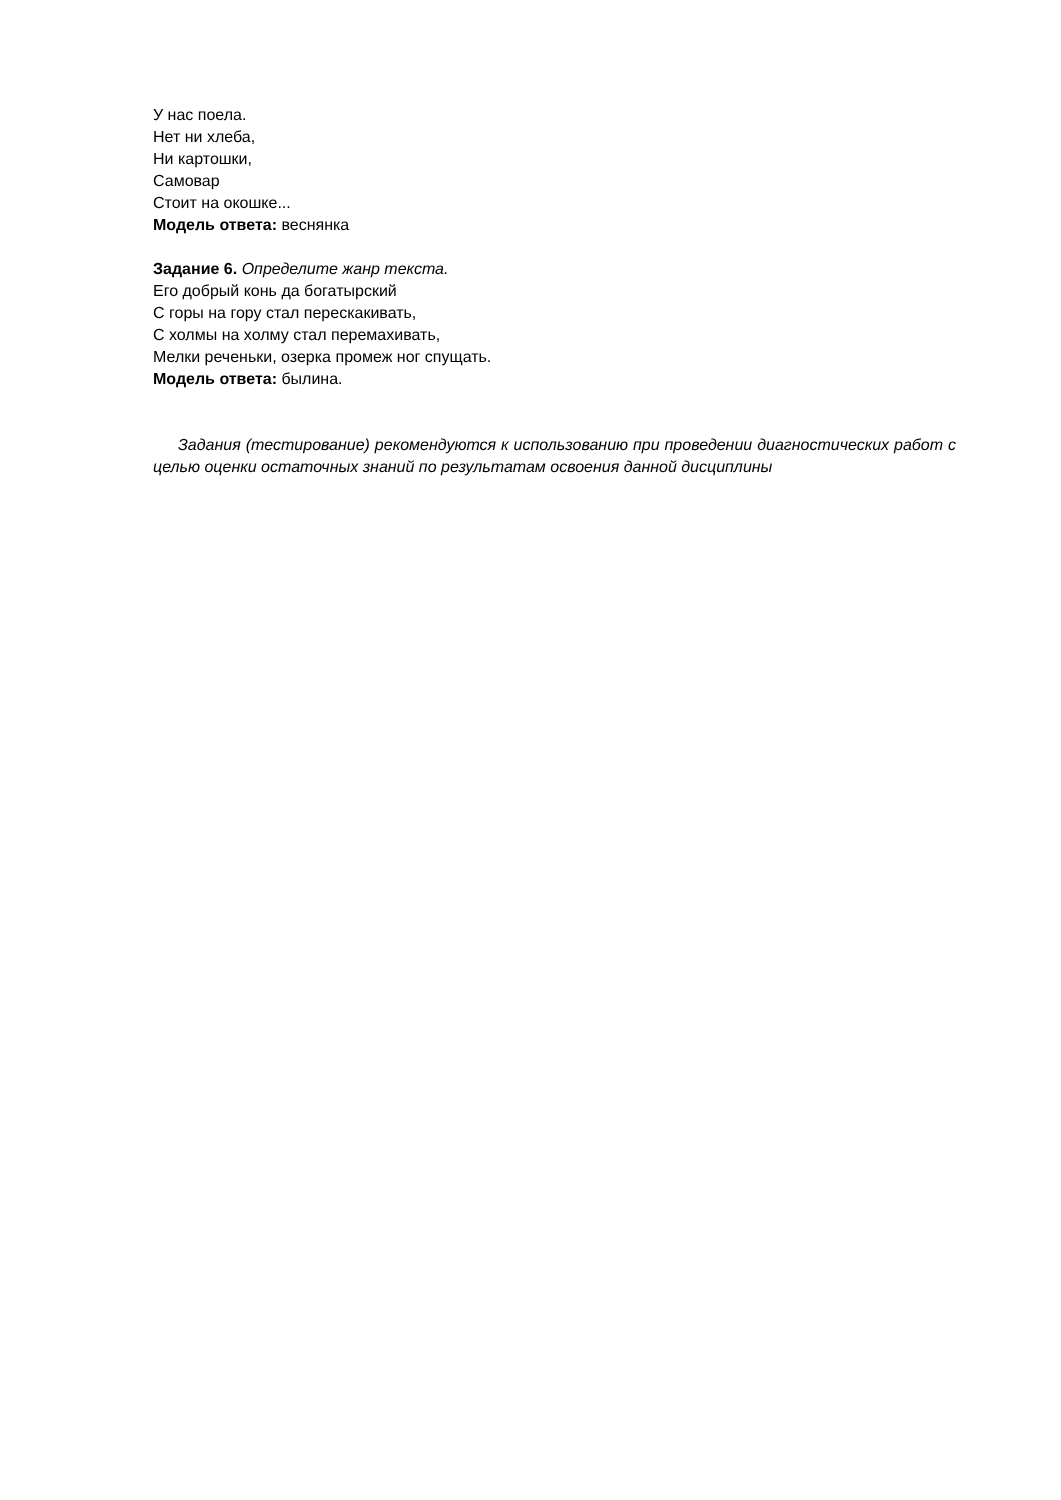У нас поела.
Нет ни хлеба,
Ни картошки,
Самовар
Стоит на окошке...
Модель ответа: веснянка
Задание 6. Определите жанр текста.
Его добрый конь да богатырский
С горы на гору стал перескакивать,
С холмы на холму стал перемахивать,
Мелки реченьки, озерка промеж ног спущать.
Модель ответа: былина.
Задания (тестирование) рекомендуются к использованию при проведении диагностических работ с целью оценки остаточных знаний по результатам освоения данной дисциплины